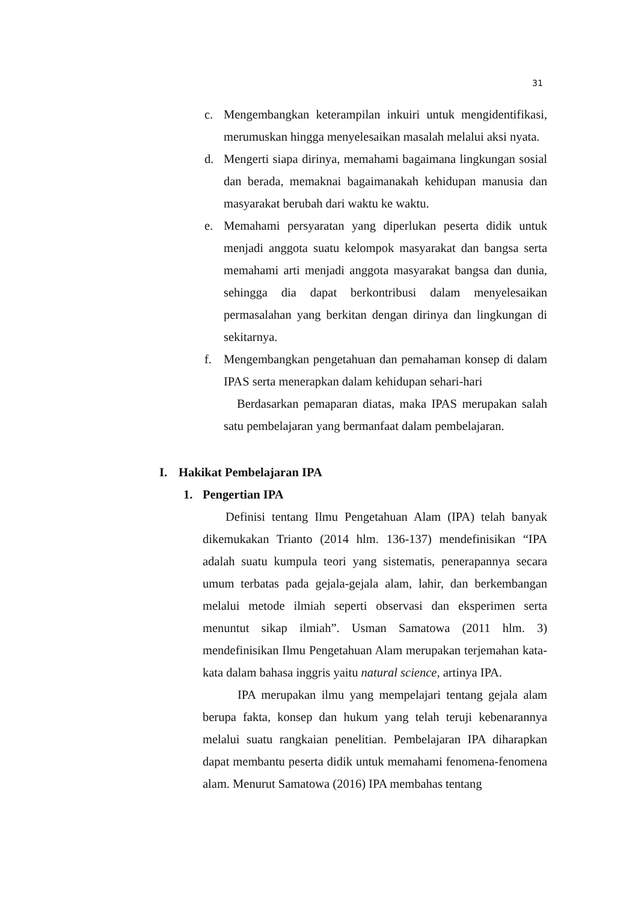31
c. Mengembangkan keterampilan inkuiri untuk mengidentifikasi, merumuskan hingga menyelesaikan masalah melalui aksi nyata.
d. Mengerti siapa dirinya, memahami bagaimana lingkungan sosial dan berada, memaknai bagaimanakah kehidupan manusia dan masyarakat berubah dari waktu ke waktu.
e. Memahami persyaratan yang diperlukan peserta didik untuk menjadi anggota suatu kelompok masyarakat dan bangsa serta memahami arti menjadi anggota masyarakat bangsa dan dunia, sehingga dia dapat berkontribusi dalam menyelesaikan permasalahan yang berkitan dengan dirinya dan lingkungan di sekitarnya.
f. Mengembangkan pengetahuan dan pemahaman konsep di dalam IPAS serta menerapkan dalam kehidupan sehari-hari
Berdasarkan pemaparan diatas, maka IPAS merupakan salah satu pembelajaran yang bermanfaat dalam pembelajaran.
I. Hakikat Pembelajaran IPA
1. Pengertian IPA
Definisi tentang Ilmu Pengetahuan Alam (IPA) telah banyak dikemukakan Trianto (2014 hlm. 136-137) mendefinisikan “IPA adalah suatu kumpula teori yang sistematis, penerapannya secara umum terbatas pada gejala-gejala alam, lahir, dan berkembangan melalui metode ilmiah seperti observasi dan eksperimen serta menuntut sikap ilmiah”. Usman Samatowa (2011 hlm. 3) mendefinisikan Ilmu Pengetahuan Alam merupakan terjemahan kata-kata dalam bahasa inggris yaitu natural science, artinya IPA.
IPA merupakan ilmu yang mempelajari tentang gejala alam berupa fakta, konsep dan hukum yang telah teruji kebenarannya melalui suatu rangkaian penelitian. Pembelajaran IPA diharapkan dapat membantu peserta didik untuk memahami fenomena-fenomena alam. Menurut Samatowa (2016) IPA membahas tentang